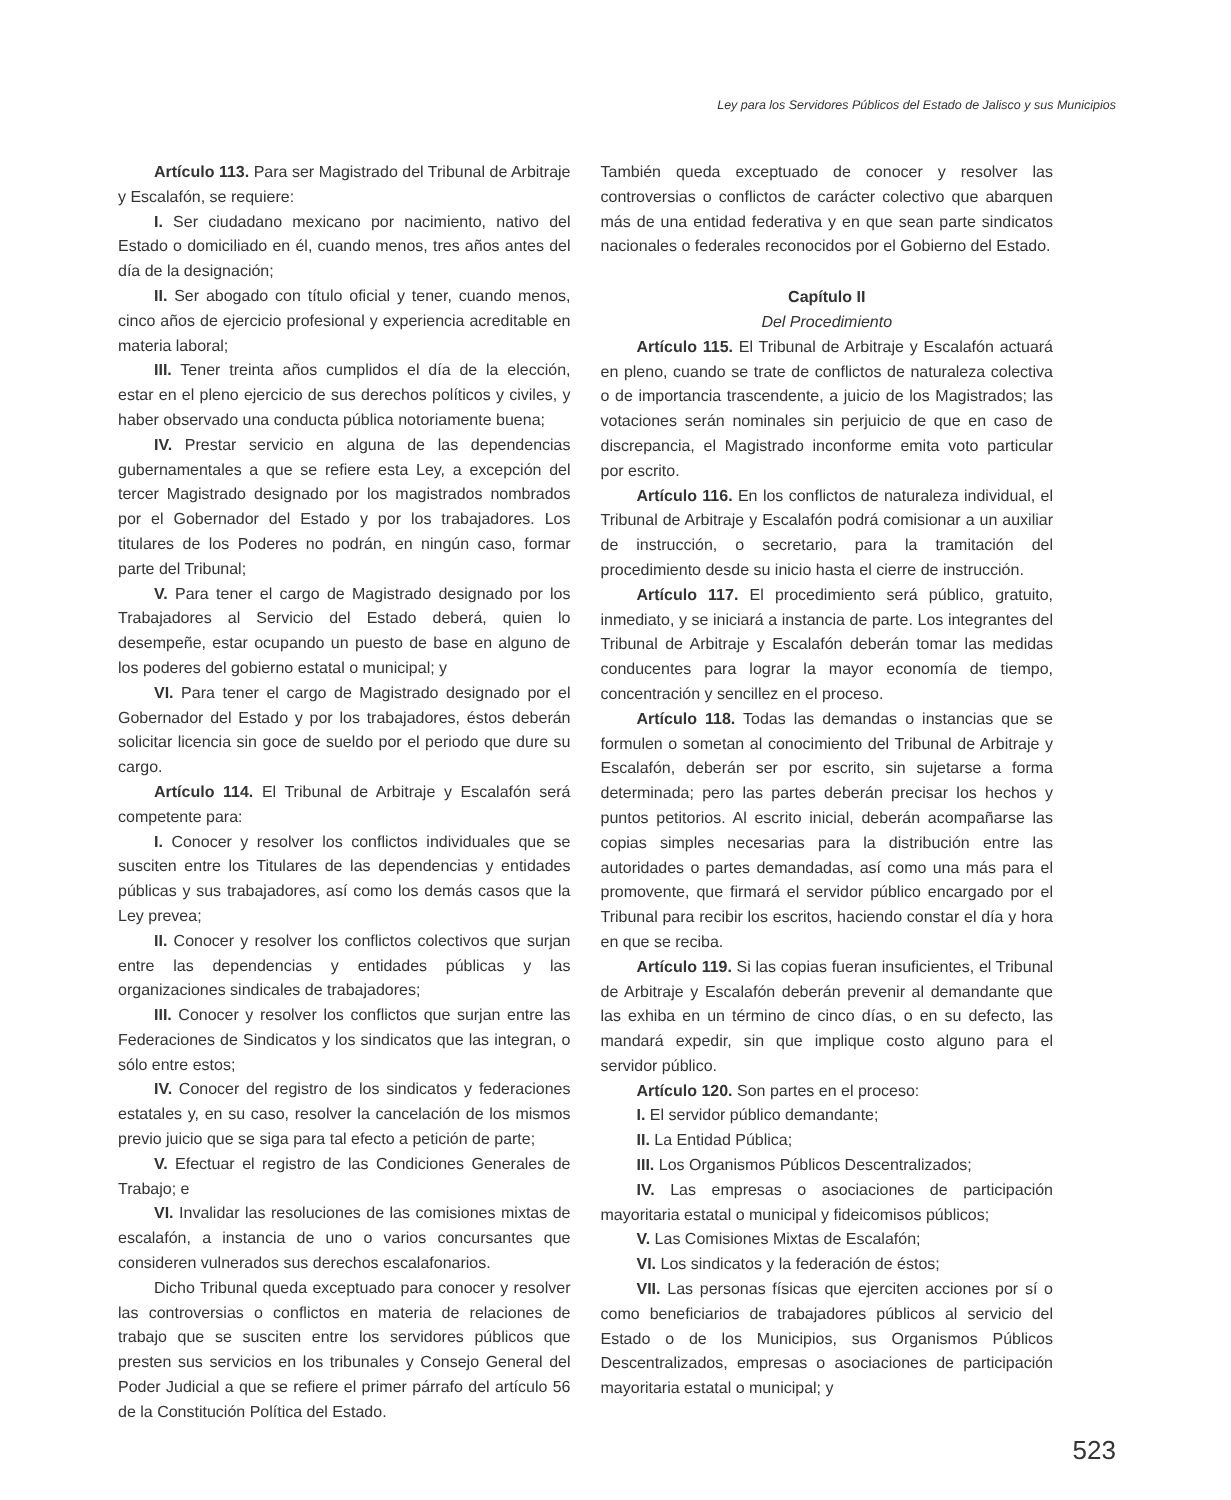Ley para los Servidores Públicos del Estado de Jalisco y sus Municipios
Artículo 113. Para ser Magistrado del Tribunal de Arbitraje y Escalafón, se requiere:
I. Ser ciudadano mexicano por nacimiento, nativo del Estado o domiciliado en él, cuando menos, tres años antes del día de la designación;
II. Ser abogado con título oficial y tener, cuando menos, cinco años de ejercicio profesional y experiencia acreditable en materia laboral;
III. Tener treinta años cumplidos el día de la elección, estar en el pleno ejercicio de sus derechos políticos y civiles, y haber observado una conducta pública notoriamente buena;
IV. Prestar servicio en alguna de las dependencias gubernamentales a que se refiere esta Ley, a excepción del tercer Magistrado designado por los magistrados nombrados por el Gobernador del Estado y por los trabajadores. Los titulares de los Poderes no podrán, en ningún caso, formar parte del Tribunal;
V. Para tener el cargo de Magistrado designado por los Trabajadores al Servicio del Estado deberá, quien lo desempeñe, estar ocupando un puesto de base en alguno de los poderes del gobierno estatal o municipal; y
VI. Para tener el cargo de Magistrado designado por el Gobernador del Estado y por los trabajadores, éstos deberán solicitar licencia sin goce de sueldo por el periodo que dure su cargo.
Artículo 114. El Tribunal de Arbitraje y Escalafón será competente para:
I. Conocer y resolver los conflictos individuales que se susciten entre los Titulares de las dependencias y entidades públicas y sus trabajadores, así como los demás casos que la Ley prevea;
II. Conocer y resolver los conflictos colectivos que surjan entre las dependencias y entidades públicas y las organizaciones sindicales de trabajadores;
III. Conocer y resolver los conflictos que surjan entre las Federaciones de Sindicatos y los sindicatos que las integran, o sólo entre estos;
IV. Conocer del registro de los sindicatos y federaciones estatales y, en su caso, resolver la cancelación de los mismos previo juicio que se siga para tal efecto a petición de parte;
V. Efectuar el registro de las Condiciones Generales de Trabajo; e
VI. Invalidar las resoluciones de las comisiones mixtas de escalafón, a instancia de uno o varios concursantes que consideren vulnerados sus derechos escalafonarios.
Dicho Tribunal queda exceptuado para conocer y resolver las controversias o conflictos en materia de relaciones de trabajo que se susciten entre los servidores públicos que presten sus servicios en los tribunales y Consejo General del Poder Judicial a que se refiere el primer párrafo del artículo 56 de la Constitución Política del Estado.
También queda exceptuado de conocer y resolver las controversias o conflictos de carácter colectivo que abarquen más de una entidad federativa y en que sean parte sindicatos nacionales o federales reconocidos por el Gobierno del Estado.
Capítulo II
Del Procedimiento
Artículo 115. El Tribunal de Arbitraje y Escalafón actuará en pleno, cuando se trate de conflictos de naturaleza colectiva o de importancia trascendente, a juicio de los Magistrados; las votaciones serán nominales sin perjuicio de que en caso de discrepancia, el Magistrado inconforme emita voto particular por escrito.
Artículo 116. En los conflictos de naturaleza individual, el Tribunal de Arbitraje y Escalafón podrá comisionar a un auxiliar de instrucción, o secretario, para la tramitación del procedimiento desde su inicio hasta el cierre de instrucción.
Artículo 117. El procedimiento será público, gratuito, inmediato, y se iniciará a instancia de parte. Los integrantes del Tribunal de Arbitraje y Escalafón deberán tomar las medidas conducentes para lograr la mayor economía de tiempo, concentración y sencillez en el proceso.
Artículo 118. Todas las demandas o instancias que se formulen o sometan al conocimiento del Tribunal de Arbitraje y Escalafón, deberán ser por escrito, sin sujetarse a forma determinada; pero las partes deberán precisar los hechos y puntos petitorios. Al escrito inicial, deberán acompañarse las copias simples necesarias para la distribución entre las autoridades o partes demandadas, así como una más para el promovente, que firmará el servidor público encargado por el Tribunal para recibir los escritos, haciendo constar el día y hora en que se reciba.
Artículo 119. Si las copias fueran insuficientes, el Tribunal de Arbitraje y Escalafón deberán prevenir al demandante que las exhiba en un término de cinco días, o en su defecto, las mandará expedir, sin que implique costo alguno para el servidor público.
Artículo 120. Son partes en el proceso:
I. El servidor público demandante;
II. La Entidad Pública;
III. Los Organismos Públicos Descentralizados;
IV. Las empresas o asociaciones de participación mayoritaria estatal o municipal y fideicomisos públicos;
V. Las Comisiones Mixtas de Escalafón;
VI. Los sindicatos y la federación de éstos;
VII. Las personas físicas que ejerciten acciones por sí o como beneficiarios de trabajadores públicos al servicio del Estado o de los Municipios, sus Organismos Públicos Descentralizados, empresas o asociaciones de participación mayoritaria estatal o municipal; y
523